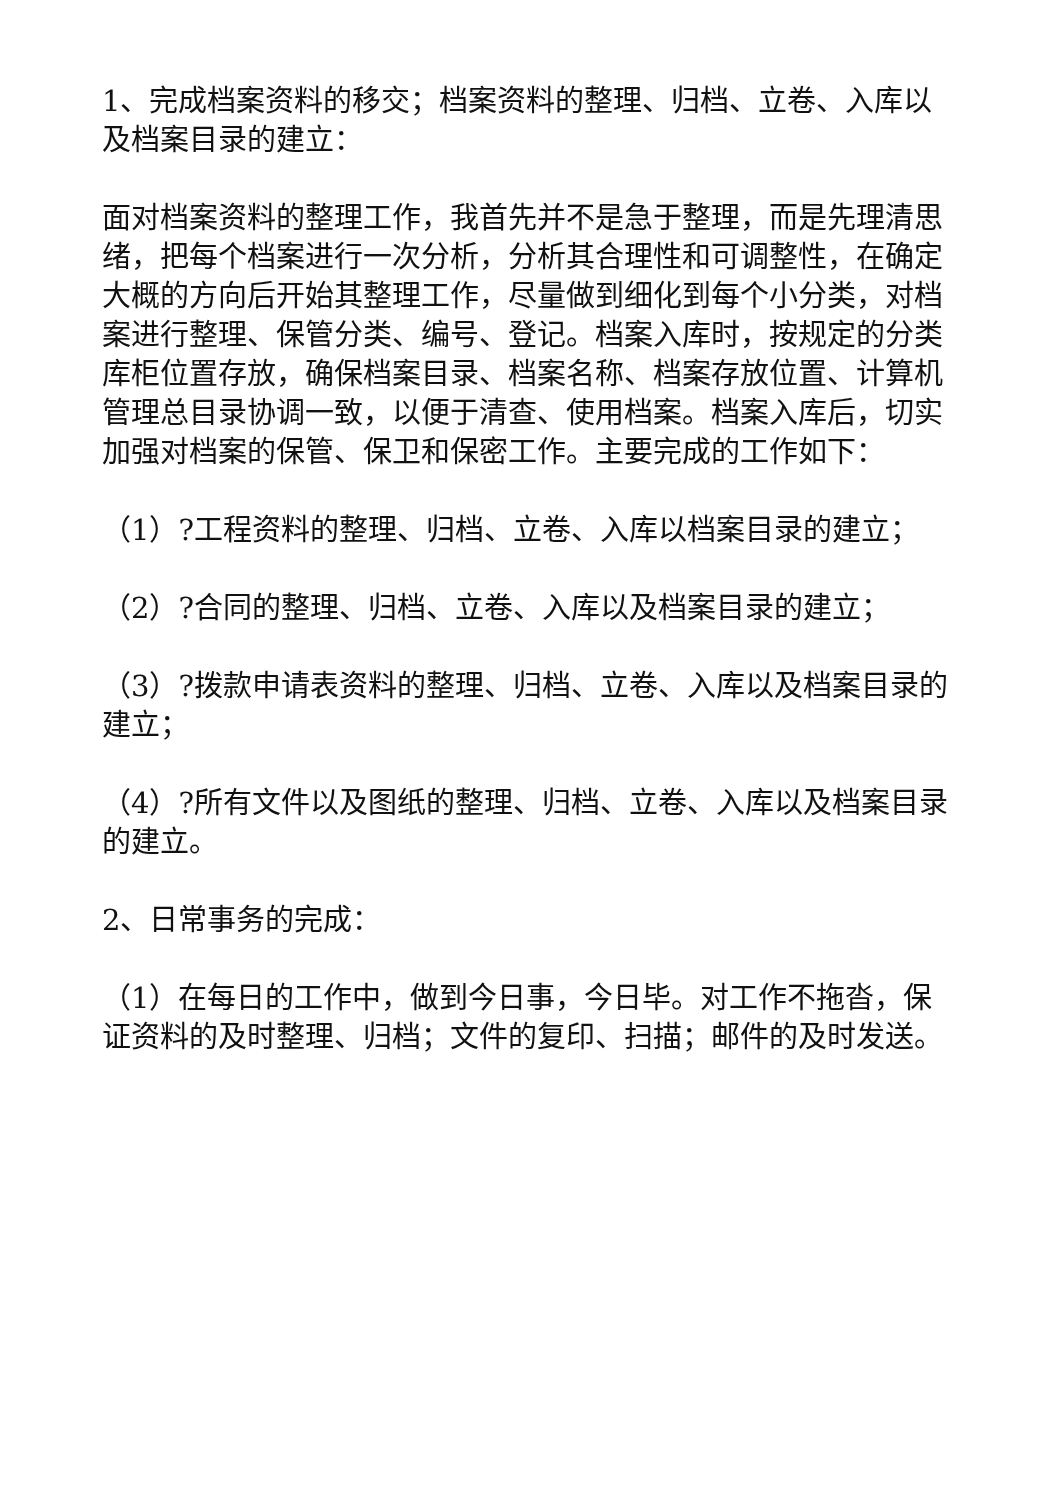1、完成档案资料的移交；档案资料的整理、归档、立卷、入库以及档案目录的建立：
面对档案资料的整理工作，我首先并不是急于整理，而是先理清思绪，把每个档案进行一次分析，分析其合理性和可调整性，在确定大概的方向后开始其整理工作，尽量做到细化到每个小分类，对档案进行整理、保管分类、编号、登记。档案入库时，按规定的分类库柜位置存放，确保档案目录、档案名称、档案存放位置、计算机管理总目录协调一致，以便于清查、使用档案。档案入库后，切实加强对档案的保管、保卫和保密工作。主要完成的工作如下：
（1）?工程资料的整理、归档、立卷、入库以档案目录的建立；
（2）?合同的整理、归档、立卷、入库以及档案目录的建立；
（3）?拨款申请表资料的整理、归档、立卷、入库以及档案目录的建立；
（4）?所有文件以及图纸的整理、归档、立卷、入库以及档案目录的建立。
2、日常事务的完成：
（1）在每日的工作中，做到今日事，今日毕。对工作不拖沓，保证资料的及时整理、归档；文件的复印、扫描；邮件的及时发送。